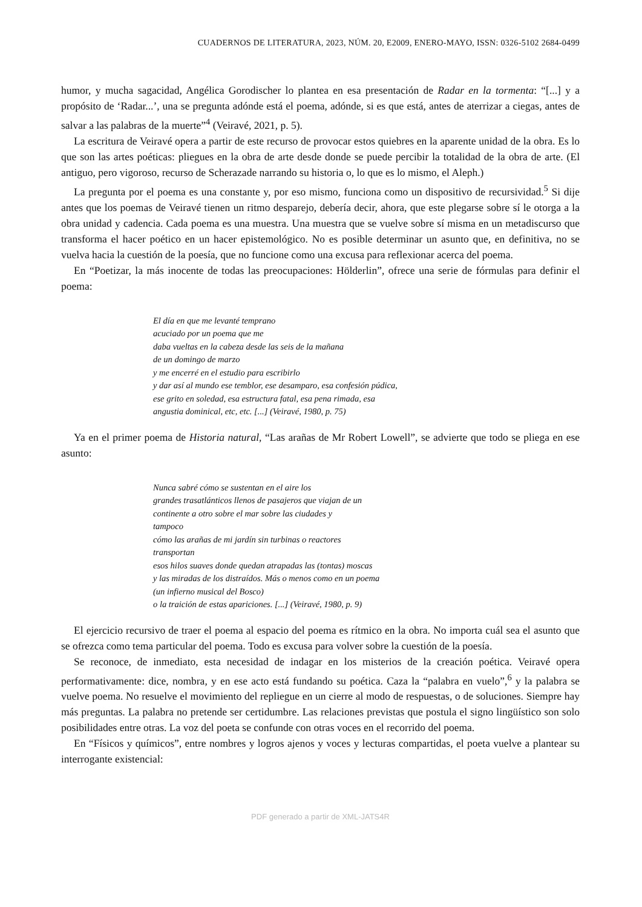CUADERNOS DE LITERATURA, 2023, NÚM. 20, E2009, ENERO-MAYO, ISSN: 0326-5102 2684-0499
humor, y mucha sagacidad, Angélica Gorodischer lo plantea en esa presentación de Radar en la tormenta: “[...] y a propósito de ‘Radar...’, una se pregunta adónde está el poema, adónde, si es que está, antes de aterrizar a ciegas, antes de salvar a las palabras de la muerte”<sup>4</sup> (Veiravé, 2021, p. 5).
La escritura de Veiravé opera a partir de este recurso de provocar estos quiebres en la aparente unidad de la obra. Es lo que son las artes poéticas: pliegues en la obra de arte desde donde se puede percibir la totalidad de la obra de arte. (El antiguo, pero vigoroso, recurso de Scherazade narrando su historia o, lo que es lo mismo, el Aleph.)
La pregunta por el poema es una constante y, por eso mismo, funciona como un dispositivo de recursividad.<sup>5</sup> Si dije antes que los poemas de Veiravé tienen un ritmo desparejo, debería decir, ahora, que este plegarse sobre sí le otorga a la obra unidad y cadencia. Cada poema es una muestra. Una muestra que se vuelve sobre sí misma en un metadiscurso que transforma el hacer poético en un hacer epistemológico. No es posible determinar un asunto que, en definitiva, no se vuelva hacia la cuestión de la poesía, que no funcione como una excusa para reflexionar acerca del poema.
En “Poetizar, la más inocente de todas las preocupaciones: Hölderlin”, ofrece una serie de fórmulas para definir el poema:
El día en que me levanté temprano
acuciado por un poema que me
daba vueltas en la cabeza desde las seis de la mañana
de un domingo de marzo
y me encerré en el estudio para escribirlo
y dar así al mundo ese temblor, ese desamparo, esa confesión púdica,
ese grito en soledad, esa estructura fatal, esa pena rimada, esa
angustia dominical, etc, etc. [...] (Veiravé, 1980, p. 75)
Ya en el primer poema de Historia natural, “Las arañas de Mr Robert Lowell”, se advierte que todo se pliega en ese asunto:
Nunca sabré cómo se sustentan en el aire los
grandes trasatlánticos llenos de pasajeros que viajan de un
continente a otro sobre el mar sobre las ciudades y
tampoco
cómo las arañas de mi jardín sin turbinas o reactores
transportan
esos hilos suaves donde quedan atrapadas las (tontas) moscas
y las miradas de los distraídos. Más o menos como en un poema
(un infierno musical del Bosco)
o la traición de estas apariciones. [...] (Veiravé, 1980, p. 9)
El ejercicio recursivo de traer el poema al espacio del poema es rítmico en la obra. No importa cuál sea el asunto que se ofrezca como tema particular del poema. Todo es excusa para volver sobre la cuestión de la poesía.
Se reconoce, de inmediato, esta necesidad de indagar en los misterios de la creación poética. Veiravé opera performativamente: dice, nombra, y en ese acto está fundando su poética. Caza la “palabra en vuelo”,<sup>6</sup> y la palabra se vuelve poema. No resuelve el movimiento del repliegue en un cierre al modo de respuestas, o de soluciones. Siempre hay más preguntas. La palabra no pretende ser certidumbre. Las relaciones previstas que postula el signo lingüístico son solo posibilidades entre otras. La voz del poeta se confunde con otras voces en el recorrido del poema.
En “Físicos y químicos”, entre nombres y logros ajenos y voces y lecturas compartidas, el poeta vuelve a plantear su interrogante existencial:
PDF generado a partir de XML-JATS4R